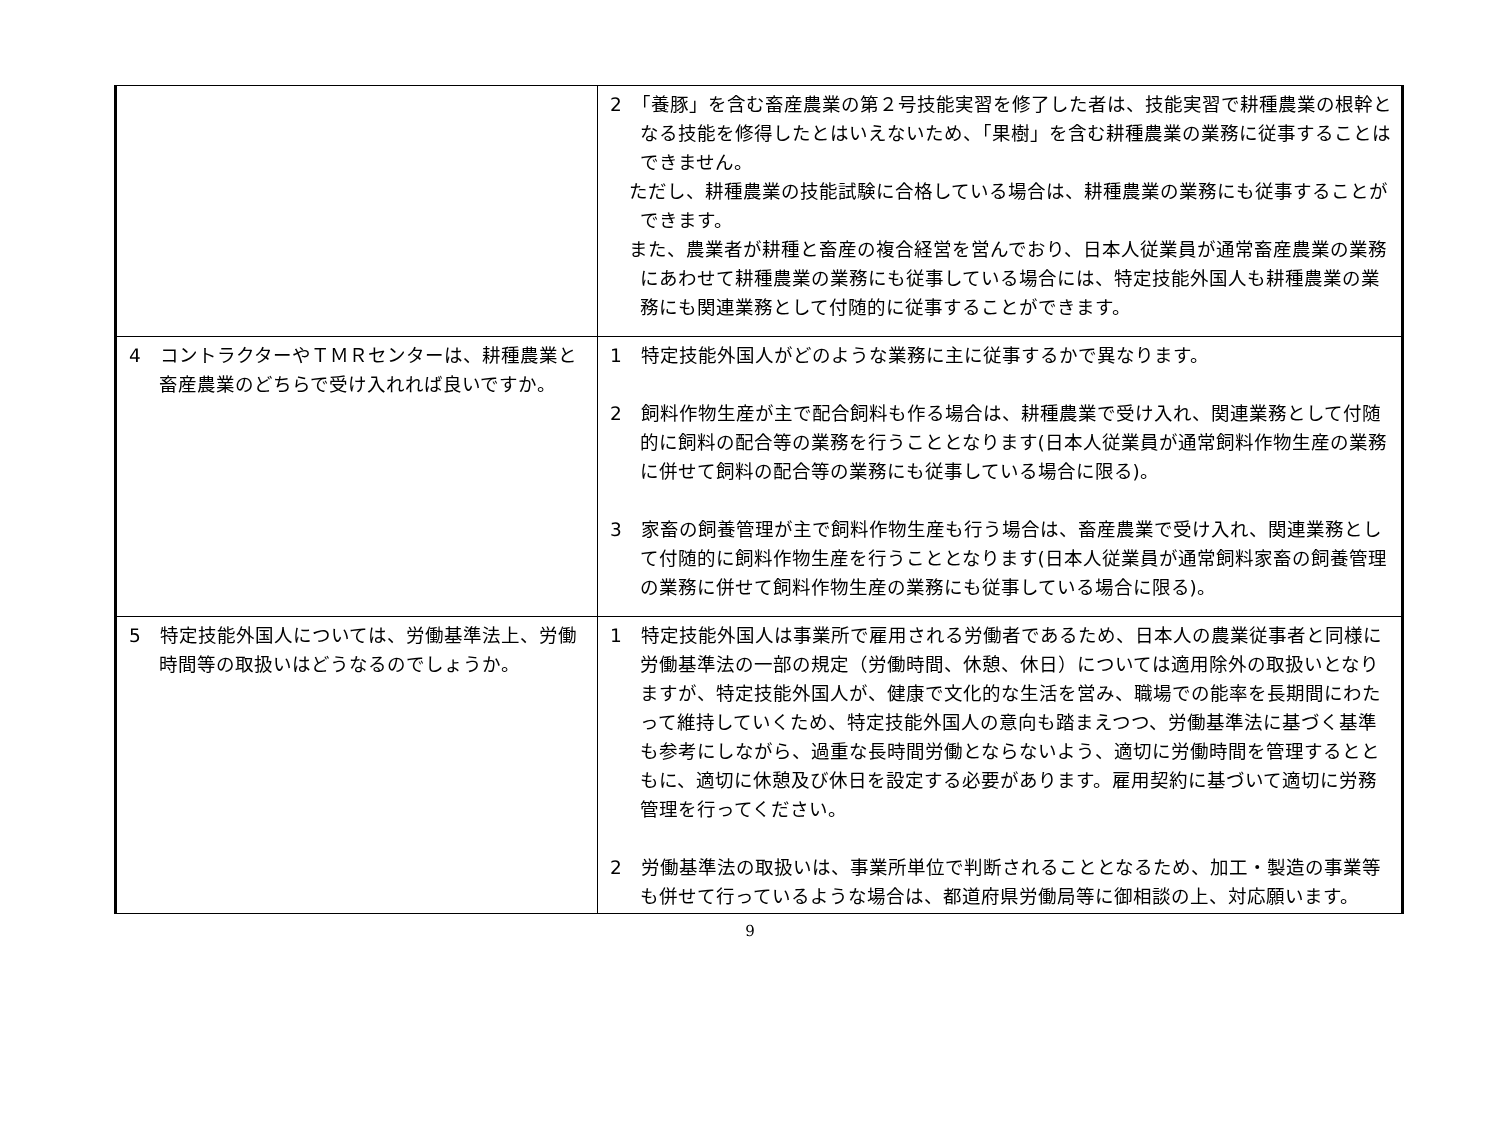| | 2 「養豚」を含む畜産農業の第２号技能実習を修了した者は、技能実習で耕種農業の根幹となる技能を修得したとはいえないため、「果樹」を含む耕種農業の業務に従事することはできません。 ただし、耕種農業の技能試験に合格している場合は、耕種農業の業務にも従事することができます。 また、農業者が耕種と畜産の複合経営を営んでおり、日本人従業員が通常畜産農業の業務にあわせて耕種農業の業務にも従事している場合には、特定技能外国人も耕種農業の業務にも関連業務として付随的に従事することができます。 |
| 4 コントラクターやＴＭＲセンターは、耕種農業と畜産農業のどちらで受け入れれば良いですか。 | 1 特定技能外国人がどのような業務に主に従事するかで異なります。 2 飼料作物生産が主で配合飼料も作る場合は、耕種農業で受け入れ、関連業務として付随的に飼料の配合等の業務を行うこととなります(日本人従業員が通常飼料作物生産の業務に併せて飼料の配合等の業務にも従事している場合に限る)。 3 家畜の飼養管理が主で飼料作物生産も行う場合は、畜産農業で受け入れ、関連業務として付随的に飼料作物生産を行うこととなります(日本人従業員が通常飼料家畜の飼養管理の業務に併せて飼料作物生産の業務にも従事している場合に限る)。 |
| 5 特定技能外国人については、労働基準法上、労働時間等の取扱いはどうなるのでしょうか。 | 1 特定技能外国人は事業所で雇用される労働者であるため、日本人の農業従事者と同様に労働基準法の一部の規定（労働時間、休憩、休日）については適用除外の取扱いとなりますが、特定技能外国人が、健康で文化的な生活を営み、職場での能率を長期間にわたって維持していくため、特定技能外国人の意向も踏まえつつ、労働基準法に基づく基準も参考にしながら、過重な長時間労働とならないよう、適切に労働時間を管理するとともに、適切に休憩及び休日を設定する必要があります。雇用契約に基づいて適切に労務管理を行ってください。 2 労働基準法の取扱いは、事業所単位で判断されることとなるため、加工・製造の事業等も併せて行っているような場合は、都道府県労働局等に御相談の上、対応願います。 |
9